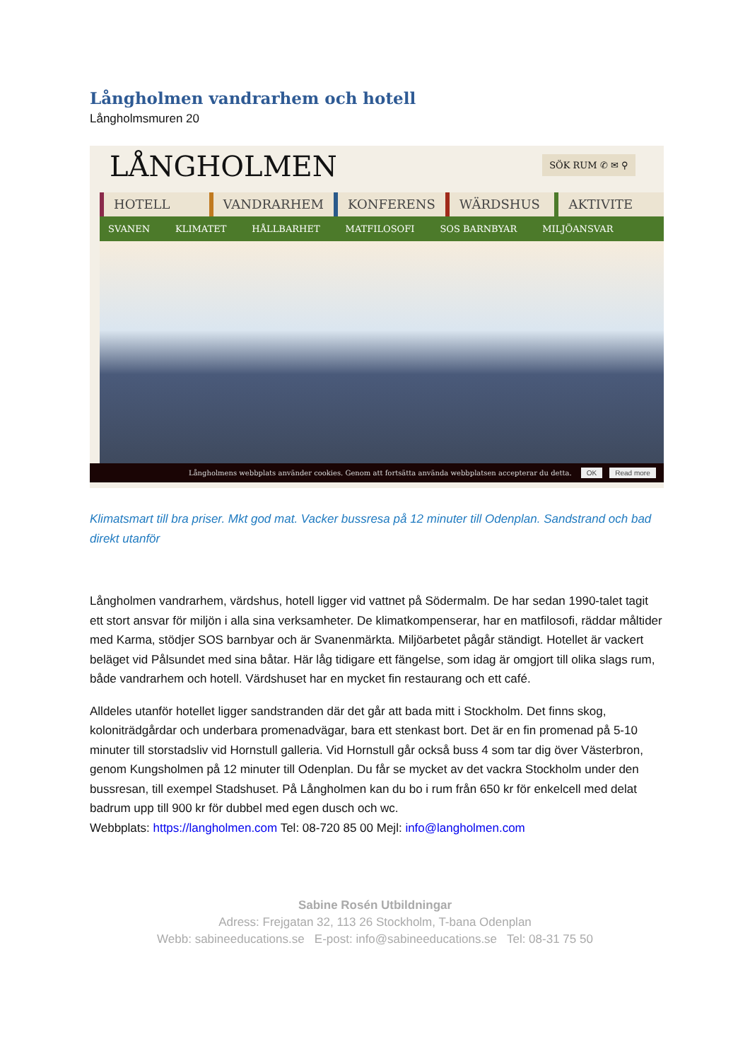Långholmen vandrarhem och hotell
Långholmsmuren 20
LÅNGHOLMEN
SÖK RUM ✆ ✉ ⚲
HOTELL VANDRARHEM KONFERENS WÄRDSHUS AKTIVITE
SVANEN KLIMATET HÅLLBARHET MATFILOSOFI SOS BARNBYAR MILJÖANSVAR
Långholmens webbplats använder cookies. Genom att fortsätta använda webbplatsen accepterar du detta. OK Read more
Klimatsmart till bra priser. Mkt god mat. Vacker bussresa på 12 minuter till Odenplan. Sandstrand och bad direkt utanför
Långholmen vandrarhem, värdshus, hotell ligger vid vattnet på Södermalm. De har sedan 1990-talet tagit ett stort ansvar för miljön i alla sina verksamheter. De klimatkompenserar, har en matfilosofi, räddar måltider med Karma, stödjer SOS barnbyar och är Svanenmärkta. Miljöarbetet pågår ständigt. Hotellet är vackert beläget vid Pålsundet med sina båtar. Här låg tidigare ett fängelse, som idag är omgjort till olika slags rum, både vandrarhem och hotell. Värdshuset har en mycket fin restaurang och ett café.
Alldeles utanför hotellet ligger sandstranden där det går att bada mitt i Stockholm. Det finns skog, koloniträdgårdar och underbara promenadvägar, bara ett stenkast bort. Det är en fin promenad på 5-10 minuter till storstadsliv vid Hornstull galleria. Vid Hornstull går också buss 4 som tar dig över Västerbron, genom Kungsholmen på 12 minuter till Odenplan. Du får se mycket av det vackra Stockholm under den bussresan, till exempel Stadshuset. På Långholmen kan du bo i rum från 650 kr för enkelcell med delat badrum upp till 900 kr för dubbel med egen dusch och wc.
Webbplats: https://langholmen.com Tel: 08-720 85 00 Mejl: info@langholmen.com
Sabine Rosén Utbildningar
Adress: Frejgatan 32, 113 26 Stockholm, T-bana Odenplan
Webb: sabineeducations.se E-post: info@sabineeducations.se Tel: 08-31 75 50